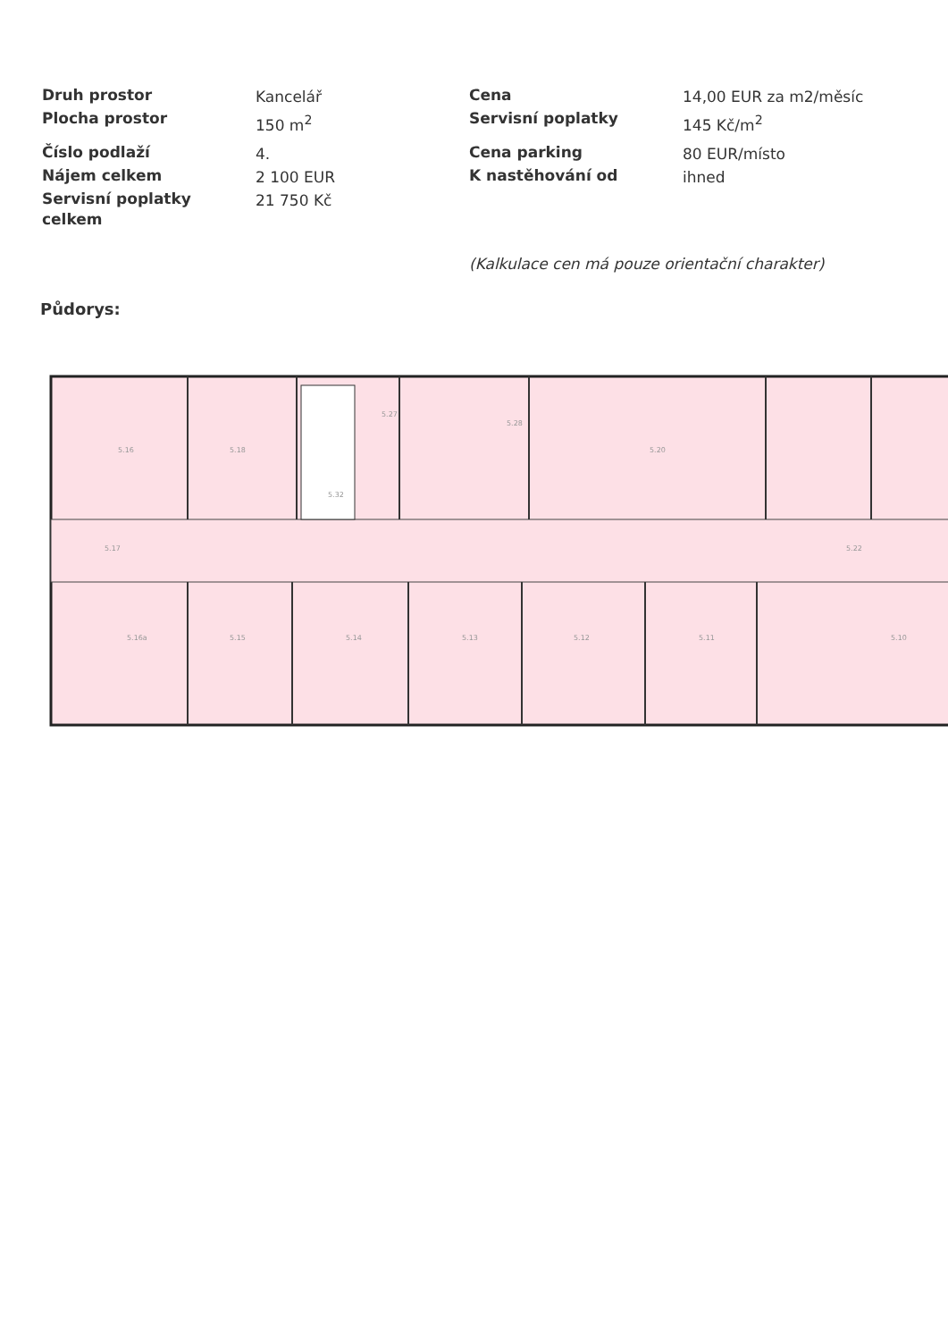| Druh prostor | Kancelář | Cena | 14,00 EUR za m2/měsíc |
| Plocha prostor | 150 m<sup>2</sup> | Servisní poplatky | 145 Kč/m<sup>2</sup> |
| Číslo podlaží | 4. | Cena parking | 80 EUR/místo |
| Nájem celkem | 2 100 EUR | K nastěhování od | ihned |
| Servisní poplatky celkem | 21 750 Kč | | |
(Kalkulace cen má pouze orientační charakter)
Půdorys:
5.16
5.18
5.20
5.17
5.22
5.16a
5.15
5.14
5.13
5.12
5.11
5.10
5.32
5.27
5.28